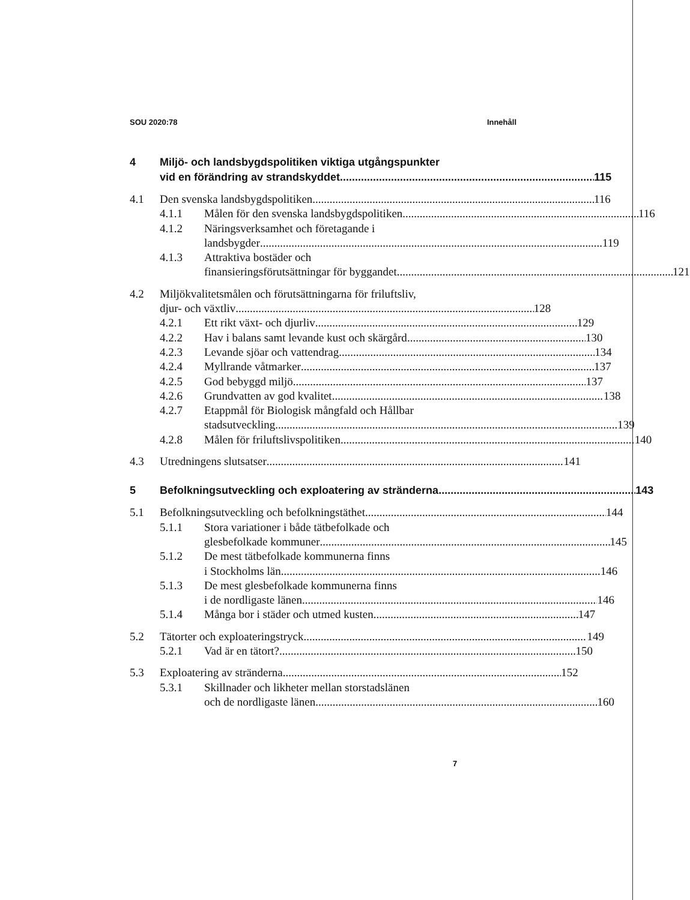SOU 2020:78 Innehåll
4 Miljö- och landsbygdspolitiken viktiga utgångspunkter
vid en förändring av strandskyddet 115
4.1 Den svenska landsbygdspolitiken 116
4.1.1 Målen för den svenska landsbygdspolitiken 116
4.1.2 Näringsverksamhet och företagande i
landsbygder 119
4.1.3 Attraktiva bostäder och
finansieringsförutsättningar för byggandet 121
4.2 Miljökvalitetsmålen och förutsättningarna för friluftsliv,
djur- och växtliv 128
4.2.1 Ett rikt växt- och djurliv 129
4.2.2 Hav i balans samt levande kust och skärgård 130
4.2.3 Levande sjöar och vattendrag 134
4.2.4 Myllrande våtmarker 137
4.2.5 God bebyggd miljö 137
4.2.6 Grundvatten av god kvalitet 138
4.2.7 Etappmål för Biologisk mångfald och Hållbar
stadsutveckling 139
4.2.8 Målen för friluftslivspolitiken 140
4.3 Utredningens slutsatser 141
5 Befolkningsutveckling och exploatering av stränderna 143
5.1 Befolkningsutveckling och befolkningstäthet 144
5.1.1 Stora variationer i både tätbefolkade och
glesbefolkade kommuner 145
5.1.2 De mest tätbefolkade kommunerna finns
i Stockholms län 146
5.1.3 De mest glesbefolkade kommunerna finns
i de nordligaste länen 146
5.1.4 Många bor i städer och utmed kusten 147
5.2 Tätorter och exploateringstryck 149
5.2.1 Vad är en tätort? 150
5.3 Exploatering av stränderna 152
5.3.1 Skillnader och likheter mellan storstadslänen
och de nordligaste länen 160
7